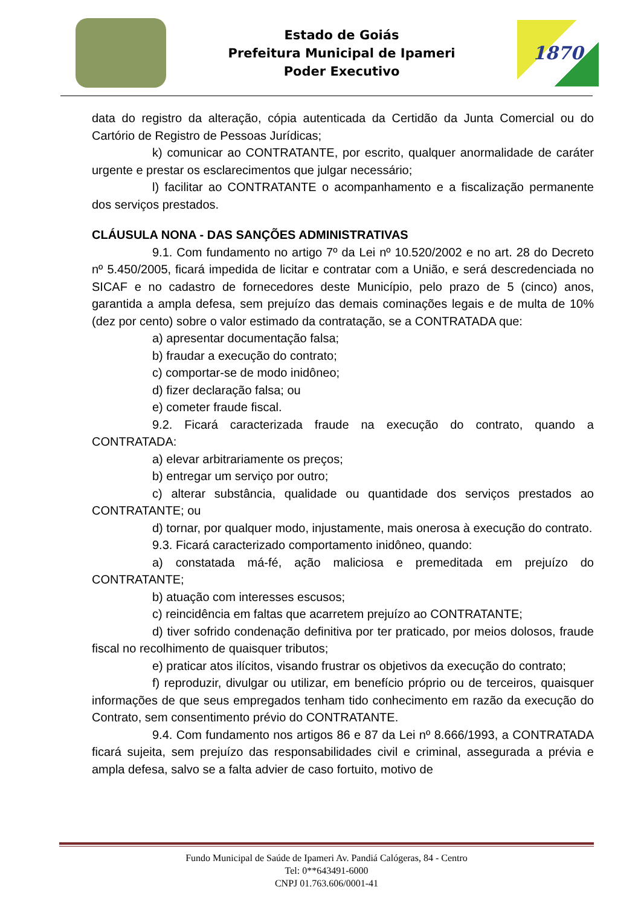Estado de Goiás
Prefeitura Municipal de Ipameri
Poder Executivo
1870
data do registro da alteração, cópia autenticada da Certidão da Junta Comercial ou do Cartório de Registro de Pessoas Jurídicas;
k) comunicar ao CONTRATANTE, por escrito, qualquer anormalidade de caráter urgente e prestar os esclarecimentos que julgar necessário;
l) facilitar ao CONTRATANTE o acompanhamento e a fiscalização permanente dos serviços prestados.
CLÁUSULA NONA - DAS SANÇÕES ADMINISTRATIVAS
9.1. Com fundamento no artigo 7º da Lei nº 10.520/2002 e no art. 28 do Decreto nº 5.450/2005, ficará impedida de licitar e contratar com a União, e será descredenciada no SICAF e no cadastro de fornecedores deste Município, pelo prazo de 5 (cinco) anos, garantida a ampla defesa, sem prejuízo das demais cominações legais e de multa de 10% (dez por cento) sobre o valor estimado da contratação, se a CONTRATADA que:
a) apresentar documentação falsa;
b) fraudar a execução do contrato;
c) comportar-se de modo inidôneo;
d) fizer declaração falsa; ou
e) cometer fraude fiscal.
9.2. Ficará caracterizada fraude na execução do contrato, quando a CONTRATADA:
a) elevar arbitrariamente os preços;
b) entregar um serviço por outro;
c) alterar substância, qualidade ou quantidade dos serviços prestados ao CONTRATANTE; ou
d) tornar, por qualquer modo, injustamente, mais onerosa à execução do contrato.
9.3. Ficará caracterizado comportamento inidôneo, quando:
a) constatada má-fé, ação maliciosa e premeditada em prejuízo do CONTRATANTE;
b) atuação com interesses escusos;
c) reincidência em faltas que acarretem prejuízo ao CONTRATANTE;
d) tiver sofrido condenação definitiva por ter praticado, por meios dolosos, fraude fiscal no recolhimento de quaisquer tributos;
e) praticar atos ilícitos, visando frustrar os objetivos da execução do contrato;
f) reproduzir, divulgar ou utilizar, em benefício próprio ou de terceiros, quaisquer informações de que seus empregados tenham tido conhecimento em razão da execução do Contrato, sem consentimento prévio do CONTRATANTE.
9.4. Com fundamento nos artigos 86 e 87 da Lei nº 8.666/1993, a CONTRATADA ficará sujeita, sem prejuízo das responsabilidades civil e criminal, assegurada a prévia e ampla defesa, salvo se a falta advier de caso fortuito, motivo de
Fundo Municipal de Saúde de Ipameri Av. Pandiá Calógeras, 84 - Centro
Tel: 0**643491-6000
CNPJ 01.763.606/0001-41